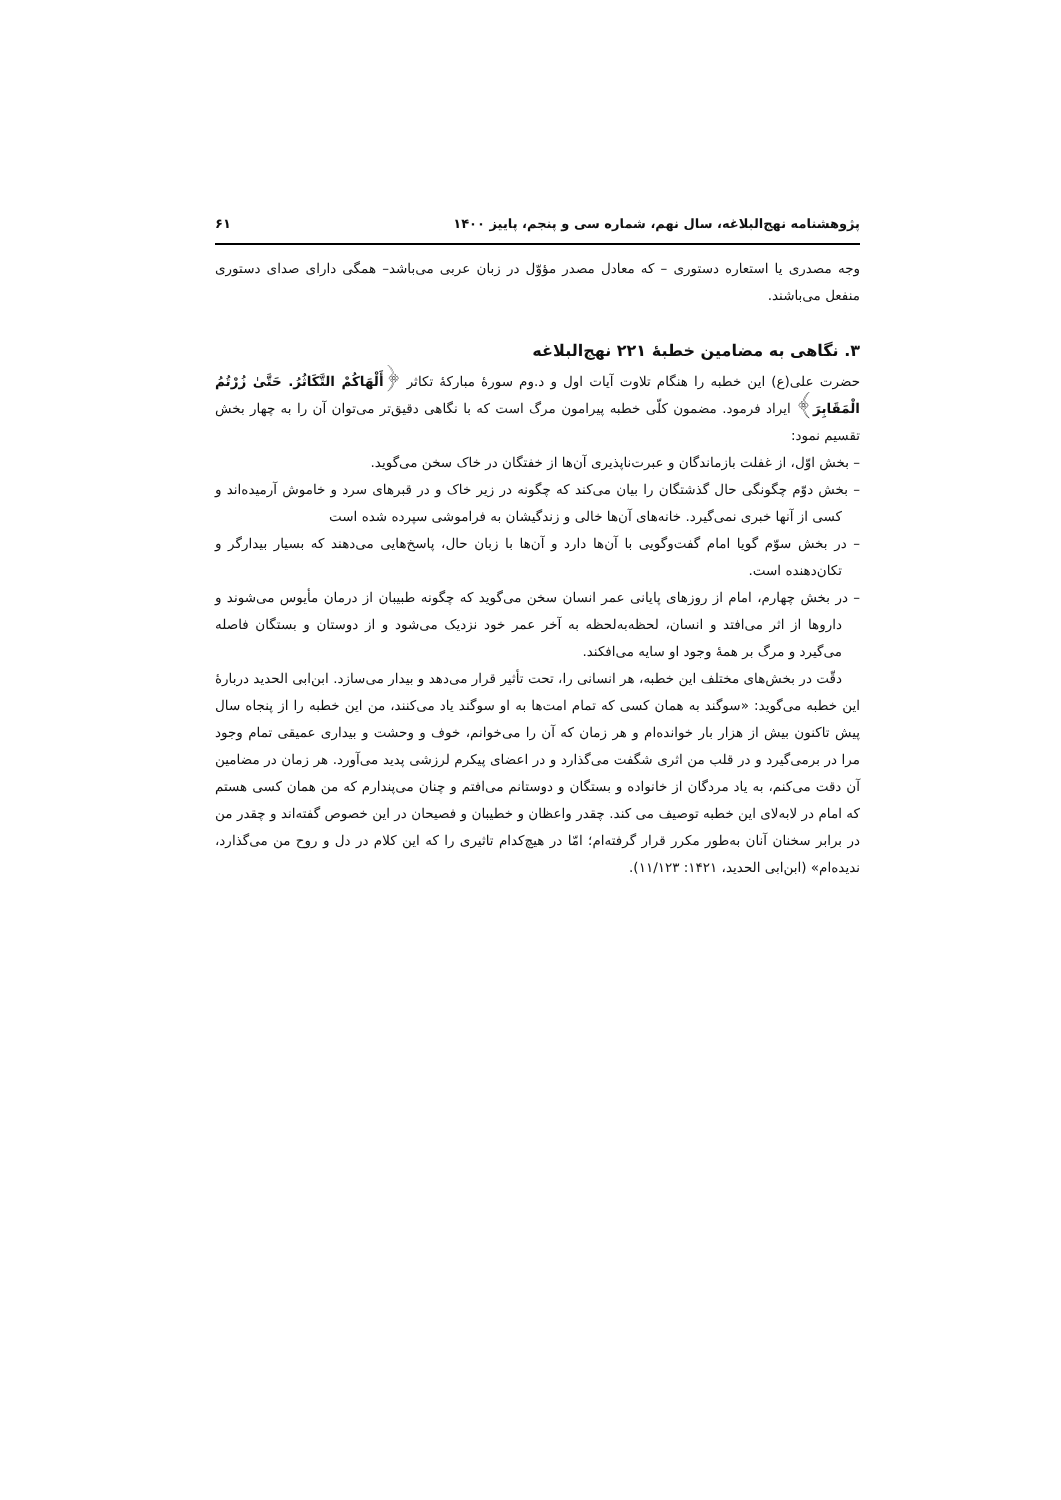پژوهشنامه نهج‌البلاغه، سال نهم، شماره سی و پنجم، پاییز ۱۴۰۰ ۶۱
وجه مصدری یا استعاره دستوری – که معادل مصدر مؤوّل در زبان عربی می‌باشد– همگی دارای صدای دستوری منفعل می‌باشند.
۳. نگاهی به مضامین خطبهٔ ۲۲۱ نهج‌البلاغه
حضرت علی(ع) این خطبه را هنگام تلاوت آیات اول و د.وم سورهٔ مبارکهٔ تکاثر ﴿أَلْهَاكُمْ التَّكَاثُرُ. حَتَّىٰ زُرْتُمُ الْمَقَابِرَ﴾ ایراد فرمود. مضمون کلّی خطبه پیرامون مرگ است که با نگاهی دقیق‌تر می‌توان آن را به چهار بخش تقسیم نمود:
– بخش اوّل، از غفلت بازماندگان و عبرت‌ناپذیری آن‌ها از خفتگان در خاک سخن می‌گوید.
– بخش دوّم چگونگی حال گذشتگان را بیان می‌کند که چگونه در زیر خاک و در قبرهای سرد و خاموش آرمیده‌اند و کسی از آنها خبری نمی‌گیرد. خانه‌های آن‌ها خالی و زندگیشان به فراموشی سپرده شده است
– در بخش سوّم گویا امام گفت‌وگویی با آن‌ها دارد و آن‌ها با زبان حال، پاسخ‌هایی می‌دهند که بسیار بیدارگر و تکان‌دهنده است.
– در بخش چهارم، امام از روزهای پایانی عمر انسان سخن می‌گوید که چگونه طبیبان از درمان مأیوس می‌شوند و داروها از اثر می‌افتد و انسان، لحظه‌به‌لحظه به آخر عمر خود نزدیک می‌شود و از دوستان و بستگان فاصله می‌گیرد و مرگ بر همهٔ وجود او سایه می‌افکند.
دقّت در بخش‌های مختلف این خطبه، هر انسانی را، تحت تأثیر قرار می‌دهد و بیدار می‌سازد. ابن‌ابی الحدید دربارهٔ این خطبه می‌گوید: «سوگند به همان کسی که تمام امت‌ها به او سوگند یاد می‌کنند، من این خطبه را از پنجاه سال پیش تاکنون بیش از هزار بار خوانده‌ام و هر زمان که آن را می‌خوانم، خوف و وحشت و بیداری عمیقی تمام وجود مرا در برمی‌گیرد و در قلب من اثری شگفت می‌گذارد و در اعضای پیکرم لرزشی پدید می‌آورد. هر زمان در مضامین آن دقت می‌کنم، به یاد مردگان از خانواده و بستگان و دوستانم می‌افتم و چنان می‌پندارم که من همان کسی هستم که امام در لابه‌لای این خطبه توصیف می کند. چقدر واعظان و خطیبان و فصیحان در این خصوص گفته‌اند و چقدر من در برابر سخنان آنان به‌طور مکرر قرار گرفته‌ام؛ امّا در هیچ‌کدام تاثیری را که این کلام در دل و روح من می‌گذارد، ندیده‌ام» (ابن‌ابی الحدید، ۱۴۲۱: ۱۱/۱۲۳).